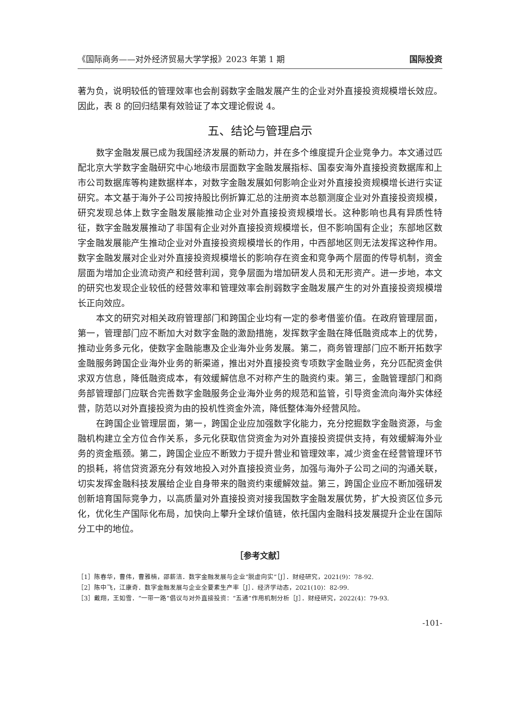《国际商务——对外经济贸易大学学报》2023 年第 1 期 国际投资
著为负，说明较低的管理效率也会削弱数字金融发展产生的企业对外直接投资规模增长效应。因此，表 8 的回归结果有效验证了本文理论假说 4。
五、结论与管理启示
数字金融发展已成为我国经济发展的新动力，并在多个维度提升企业竞争力。本文通过匹配北京大学数字金融研究中心地级市层面数字金融发展指标、国泰安海外直接投资数据库和上市公司数据库等构建数据样本，对数字金融发展如何影响企业对外直接投资规模增长进行实证研究。本文基于海外子公司按持股比例折算汇总的注册资本总额测度企业对外直接投资规模，研究发现总体上数字金融发展能推动企业对外直接投资规模增长。这种影响也具有异质性特征，数字金融发展推动了非国有企业对外直接投资规模增长，但不影响国有企业；东部地区数字金融发展能产生推动企业对外直接投资规模增长的作用，中西部地区则无法发挥这种作用。数字金融发展对企业对外直接投资规模增长的影响存在资金和竞争两个层面的传导机制，资金层面为增加企业流动资产和经营利润，竞争层面为增加研发人员和无形资产。进一步地，本文的研究也发现企业较低的经营效率和管理效率会削弱数字金融发展产生的对外直接投资规模增长正向效应。
本文的研究对相关政府管理部门和跨国企业均有一定的参考借鉴价值。在政府管理层面，第一，管理部门应不断加大对数字金融的激励措施，发挥数字金融在降低融资成本上的优势，推动业务多元化，使数字金融能惠及企业海外业务发展。第二，商务管理部门应不断开拓数字金融服务跨国企业海外业务的新渠道，推出对外直接投资专项数字金融业务，充分匹配资金供求双方信息，降低融资成本，有效缓解信息不对称产生的融资约束。第三，金融管理部门和商务部管理部门应联合完善数字金融服务企业海外业务的规范和监管，引导资金流向海外实体经营，防范以对外直接投资为由的投机性资金外流，降低整体海外经营风险。
在跨国企业管理层面，第一，跨国企业应加强数字化能力，充分挖掘数字金融资源，与金融机构建立全方位合作关系，多元化获取信贷资金为对外直接投资提供支持，有效缓解海外业务的资金瓶颈。第二，跨国企业应不断致力于提升营业和管理效率，减少资金在经营管理环节的损耗，将信贷资源充分有效地投入对外直接投资业务，加强与海外子公司之间的沟通关联，切实发挥金融科技发展给企业自身带来的融资约束缓解效益。第三，跨国企业应不断加强研发创新培育国际竞争力，以高质量对外直接投资对接我国数字金融发展优势，扩大投资区位多元化，优化生产国际化布局，加快向上攀升全球价值链，依托国内金融科技发展提升企业在国际分工中的地位。
［参考文献］
［1］陈春华，曹伟，曹雅楠，邵薪洁．数字金融发展与企业“脱虚向实”［J］．财经研究，2021(9)：78-92.
［2］陈中飞，江康奇．数字金融发展与企业全要素生产率［J］．经济学动态，2021(10)：82-99.
［3］戴翔，王如雪．“一带一路”倡议与对外直接投资：“五通”作用机制分析［J］．财经研究，2022(4)：79-93.
-101-